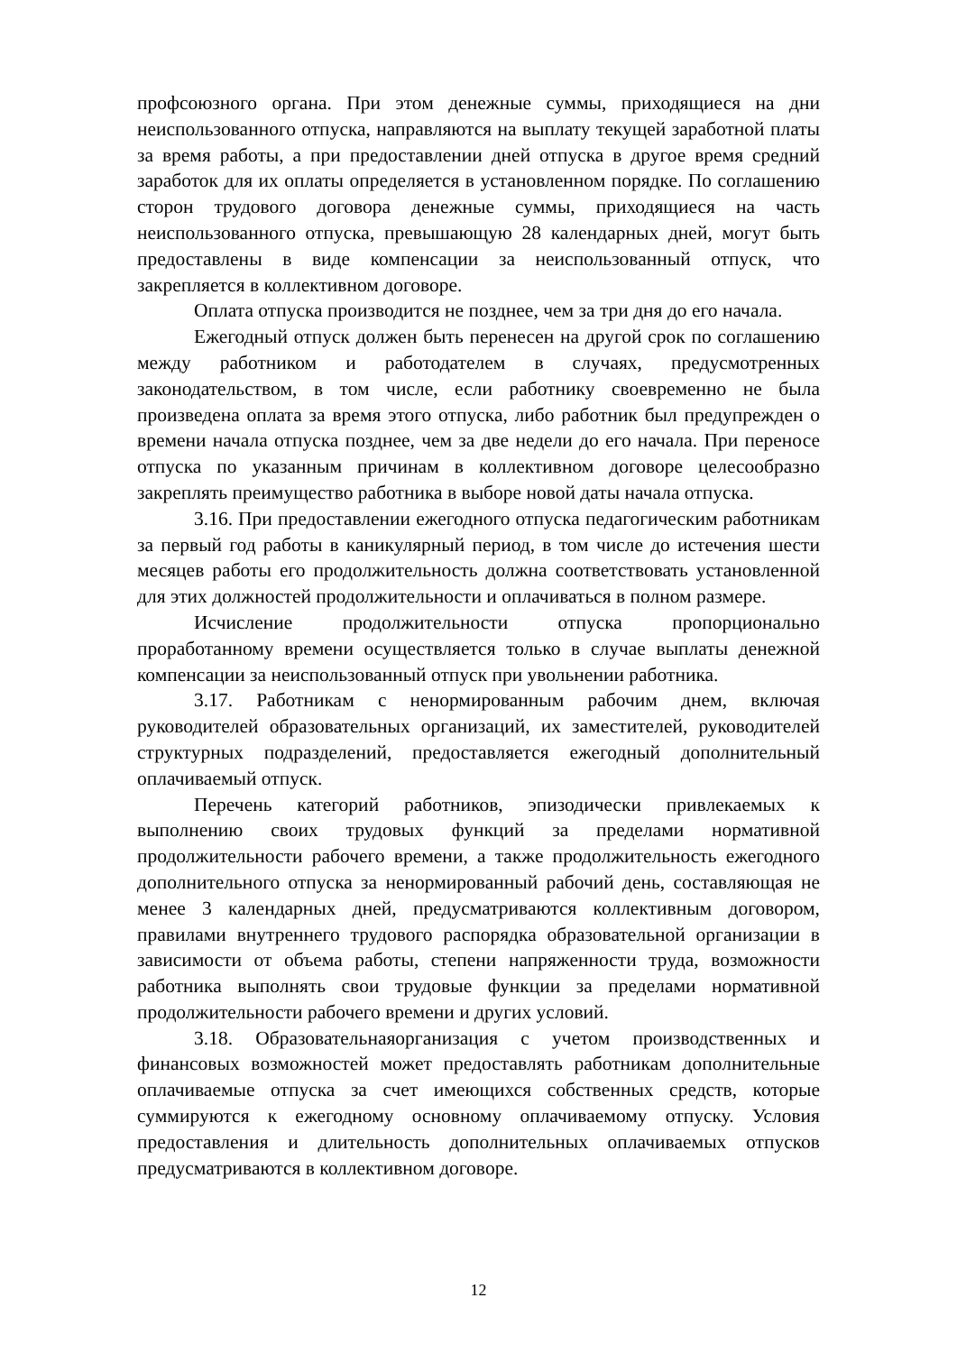профсоюзного органа. При этом денежные суммы, приходящиеся на дни неиспользованного отпуска, направляются на выплату текущей заработной платы за время работы, а при предоставлении дней отпуска в другое время средний заработок для их оплаты определяется в установленном порядке. По соглашению сторон трудового договора денежные суммы, приходящиеся на часть неиспользованного отпуска, превышающую 28 календарных дней, могут быть предоставлены в виде компенсации за неиспользованный отпуск, что закрепляется в коллективном договоре.
Оплата отпуска производится не позднее, чем за три дня до его начала.
Ежегодный отпуск должен быть перенесен на другой срок по соглашению между работником и работодателем в случаях, предусмотренных законодательством, в том числе, если работнику своевременно не была произведена оплата за время этого отпуска, либо работник был предупрежден о времени начала отпуска позднее, чем за две недели до его начала. При переносе отпуска по указанным причинам в коллективном договоре целесообразно закреплять преимущество работника в выборе новой даты начала отпуска.
3.16. При предоставлении ежегодного отпуска педагогическим работникам за первый год работы в каникулярный период, в том числе до истечения шести месяцев работы его продолжительность должна соответствовать установленной для этих должностей продолжительности и оплачиваться в полном размере.
Исчисление продолжительности отпуска пропорционально проработанному времени осуществляется только в случае выплаты денежной компенсации за неиспользованный отпуск при увольнении работника.
3.17. Работникам с ненормированным рабочим днем, включая руководителей образовательных организаций, их заместителей, руководителей структурных подразделений, предоставляется ежегодный дополнительный оплачиваемый отпуск.
Перечень категорий работников, эпизодически привлекаемых к выполнению своих трудовых функций за пределами нормативной продолжительности рабочего времени, а также продолжительность ежегодного дополнительного отпуска за ненормированный рабочий день, составляющая не менее 3 календарных дней, предусматриваются коллективным договором, правилами внутреннего трудового распорядка образовательной организации в зависимости от объема работы, степени напряженности труда, возможности работника выполнять свои трудовые функции за пределами нормативной продолжительности рабочего времени и других условий.
3.18. Образовательнаяорганизация с учетом производственных и финансовых возможностей может предоставлять работникам дополнительные оплачиваемые отпуска за счет имеющихся собственных средств, которые суммируются к ежегодному основному оплачиваемому отпуску. Условия предоставления и длительность дополнительных оплачиваемых отпусков предусматриваются в коллективном договоре.
12